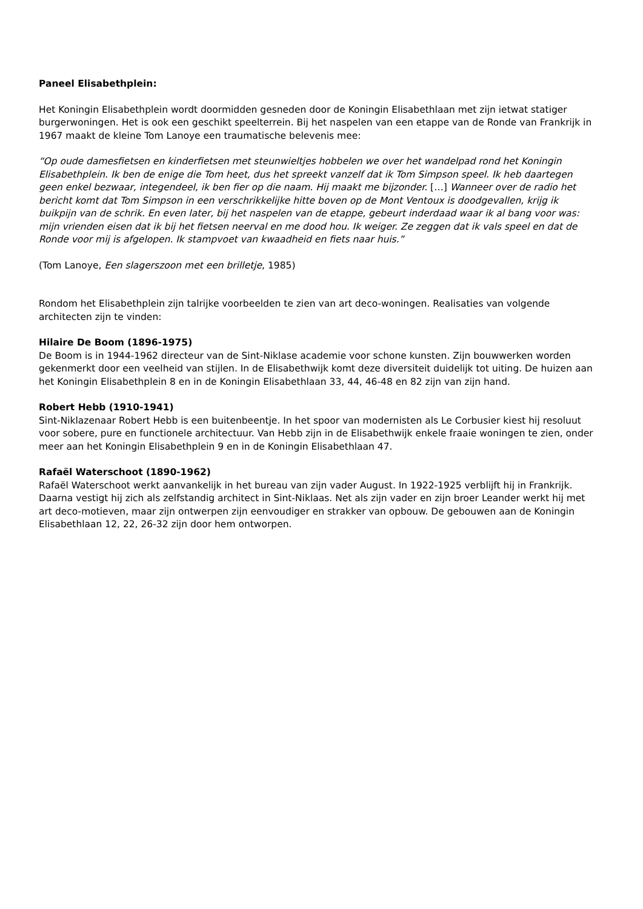Paneel Elisabethplein:
Het Koningin Elisabethplein wordt doormidden gesneden door de Koningin Elisabethlaan met zijn ietwat statiger burgerwoningen. Het is ook een geschikt speelterrein. Bij het naspelen van een etappe van de Ronde van Frankrijk in 1967 maakt de kleine Tom Lanoye een traumatische belevenis mee:
“Op oude damesfietsen en kinderfietsen met steunwieltjes hobbelen we over het wandelpad rond het Koningin Elisabethplein. Ik ben de enige die Tom heet, dus het spreekt vanzelf dat ik Tom Simpson speel. Ik heb daartegen geen enkel bezwaar, integendeel, ik ben fier op die naam. Hij maakt me bijzonder. […] Wanneer over de radio het bericht komt dat Tom Simpson in een verschrikkelijke hitte boven op de Mont Ventoux is doodgevallen, krijg ik buikpijn van de schrik. En even later, bij het naspelen van de etappe, gebeurt inderdaad waar ik al bang voor was: mijn vrienden eisen dat ik bij het fietsen neerval en me dood hou. Ik weiger. Ze zeggen dat ik vals speel en dat de Ronde voor mij is afgelopen. Ik stampvoet van kwaadheid en fiets naar huis.”
(Tom Lanoye, Een slagerszoon met een brilletje, 1985)
Rondom het Elisabethplein zijn talrijke voorbeelden te zien van art deco-woningen. Realisaties van volgende architecten zijn te vinden:
Hilaire De Boom (1896-1975)
De Boom is in 1944-1962 directeur van de Sint-Niklase academie voor schone kunsten. Zijn bouwwerken worden gekenmerkt door een veelheid van stijlen. In de Elisabethwijk komt deze diversiteit duidelijk tot uiting. De huizen aan het Koningin Elisabethplein 8 en in de Koningin Elisabethlaan 33, 44, 46-48 en 82 zijn van zijn hand.
Robert Hebb (1910-1941)
Sint-Niklazenaar Robert Hebb is een buitenbeentje. In het spoor van modernisten als Le Corbusier kiest hij resoluut voor sobere, pure en functionele architectuur. Van Hebb zijn in de Elisabethwijk enkele fraaie woningen te zien, onder meer aan het Koningin Elisabethplein 9 en in de Koningin Elisabethlaan 47.
Rafaël Waterschoot (1890-1962)
Rafaël Waterschoot werkt aanvankelijk in het bureau van zijn vader August. In 1922-1925 verblijft hij in Frankrijk. Daarna vestigt hij zich als zelfstandig architect in Sint-Niklaas. Net als zijn vader en zijn broer Leander werkt hij met art deco-motieven, maar zijn ontwerpen zijn eenvoudiger en strakker van opbouw. De gebouwen aan de Koningin Elisabethlaan 12, 22, 26-32 zijn door hem ontworpen.